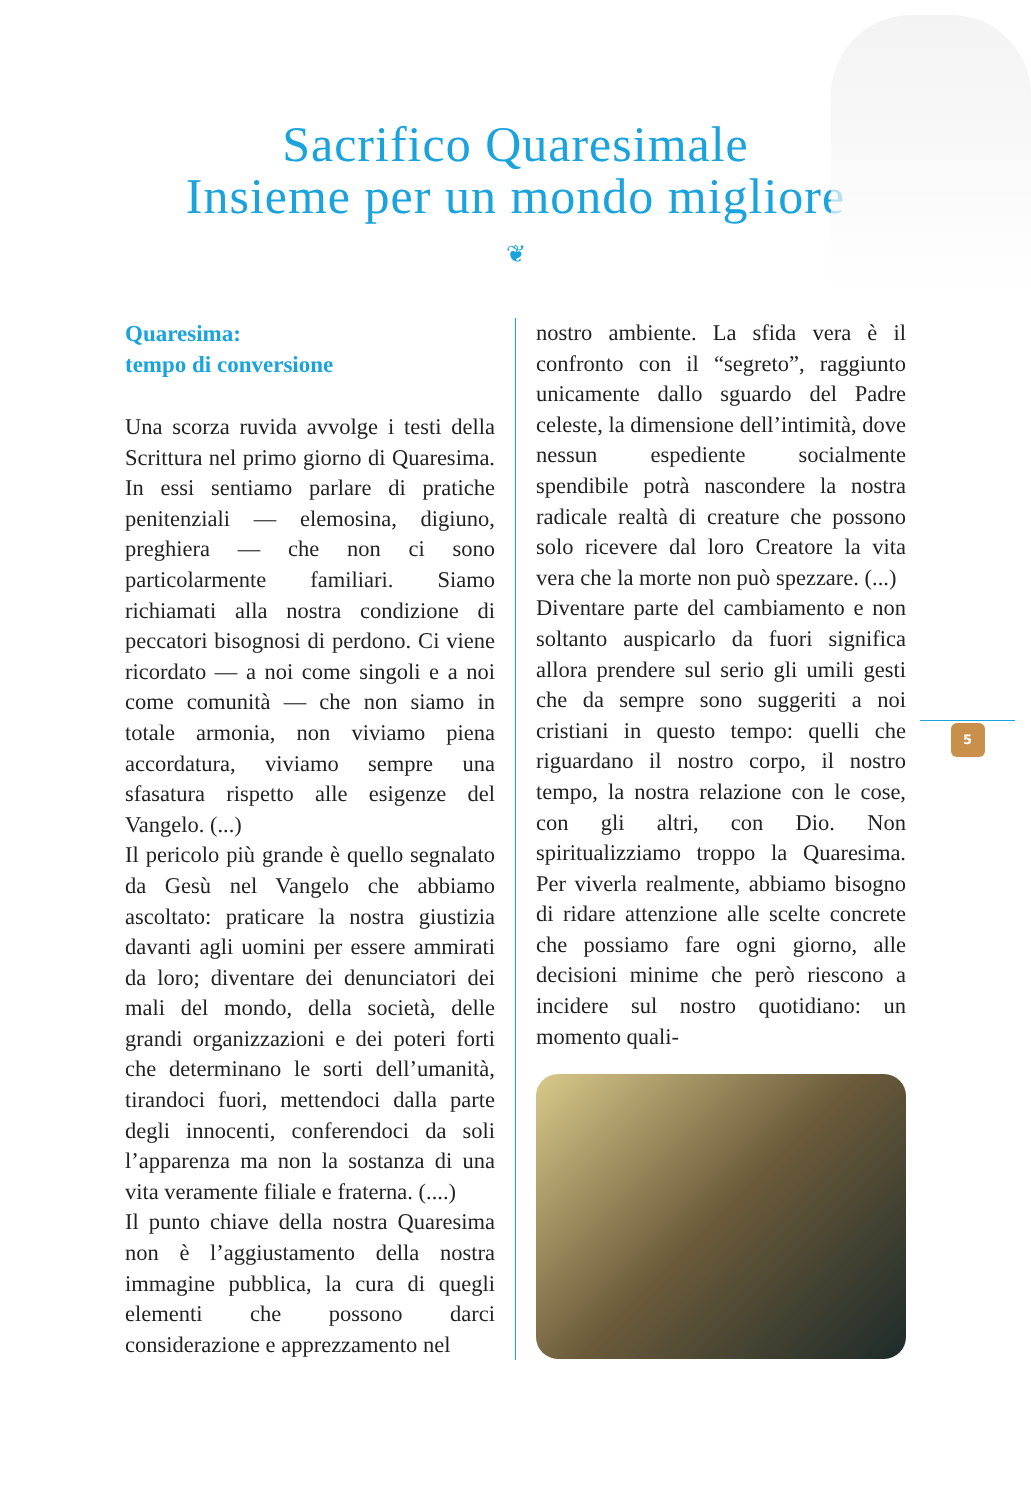Sacrifico Quaresimale
Insieme per un mondo migliore
❦
Quaresima:
tempo di conversione
Una scorza ruvida avvolge i testi della Scrittura nel primo giorno di Quaresima. In essi sentiamo parlare di pratiche penitenziali — elemosina, digiuno, preghiera — che non ci sono particolarmente familiari. Siamo richiamati alla nostra condizione di peccatori bisognosi di perdono. Ci viene ricordato — a noi come singoli e a noi come comunità — che non siamo in totale armonia, non viviamo piena accordatura, viviamo sempre una sfasatura rispetto alle esigenze del Vangelo. (...)
Il pericolo più grande è quello segnalato da Gesù nel Vangelo che abbiamo ascoltato: praticare la nostra giustizia davanti agli uomini per essere ammirati da loro; diventare dei denunciatori dei mali del mondo, della società, delle grandi organizzazioni e dei poteri forti che determinano le sorti dell’umanità, tirandoci fuori, mettendoci dalla parte degli innocenti, conferendoci da soli l’apparenza ma non la sostanza di una vita veramente filiale e fraterna. (....)
Il punto chiave della nostra Quaresima non è l’aggiustamento della nostra immagine pubblica, la cura di quegli elementi che possono darci considerazione e apprezzamento nel
nostro ambiente. La sfida vera è il confronto con il “segreto”, raggiunto unicamente dallo sguardo del Padre celeste, la dimensione dell’intimità, dove nessun espediente socialmente spendibile potrà nascondere la nostra radicale realtà di creature che possono solo ricevere dal loro Creatore la vita vera che la morte non può spezzare. (...)
Diventare parte del cambiamento e non soltanto auspicarlo da fuori significa allora prendere sul serio gli umili gesti che da sempre sono suggeriti a noi cristiani in questo tempo: quelli che riguardano il nostro corpo, il nostro tempo, la nostra relazione con le cose, con gli altri, con Dio. Non spiritualizziamo troppo la Quaresima. Per viverla realmente, abbiamo bisogno di ridare attenzione alle scelte concrete che possiamo fare ogni giorno, alle decisioni minime che però riescono a incidere sul nostro quotidiano: un momento quali-
5